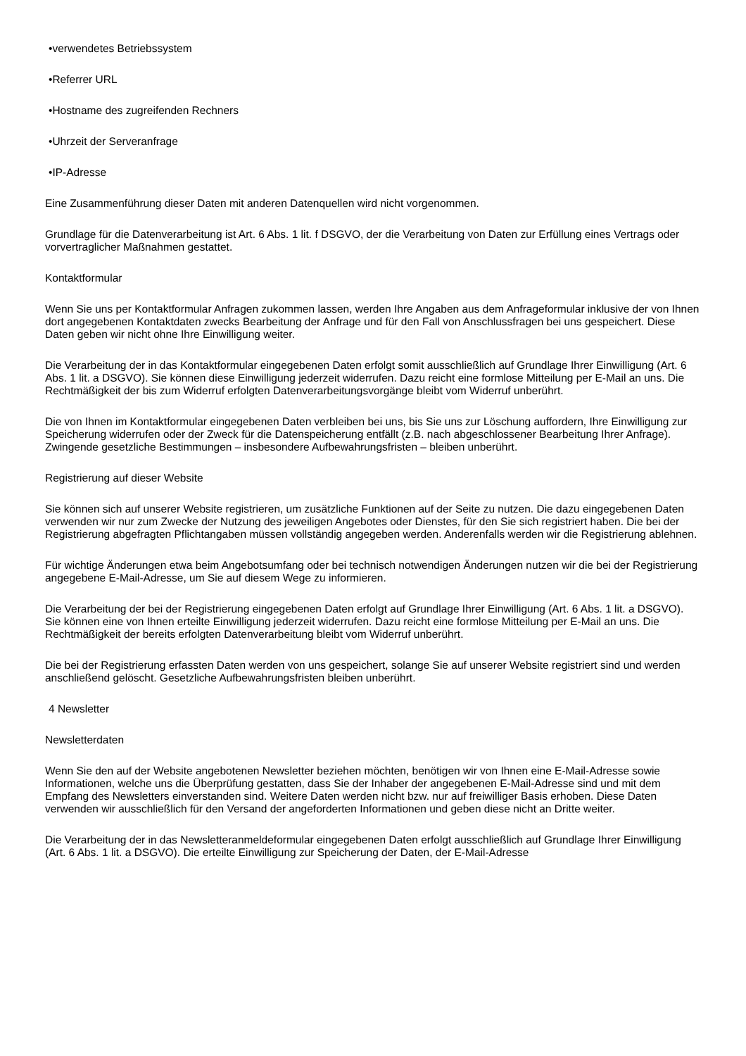•verwendetes Betriebssystem
•Referrer URL
•Hostname des zugreifenden Rechners
•Uhrzeit der Serveranfrage
•IP-Adresse
Eine Zusammenführung dieser Daten mit anderen Datenquellen wird nicht vorgenommen.
Grundlage für die Datenverarbeitung ist Art. 6 Abs. 1 lit. f DSGVO, der die Verarbeitung von Daten zur Erfüllung eines Vertrags oder vorvertraglicher Maßnahmen gestattet.
Kontaktformular
Wenn Sie uns per Kontaktformular Anfragen zukommen lassen, werden Ihre Angaben aus dem Anfrageformular inklusive der von Ihnen dort angegebenen Kontaktdaten zwecks Bearbeitung der Anfrage und für den Fall von Anschlussfragen bei uns gespeichert. Diese Daten geben wir nicht ohne Ihre Einwilligung weiter.
Die Verarbeitung der in das Kontaktformular eingegebenen Daten erfolgt somit ausschließlich auf Grundlage Ihrer Einwilligung (Art. 6 Abs. 1 lit. a DSGVO). Sie können diese Einwilligung jederzeit widerrufen. Dazu reicht eine formlose Mitteilung per E-Mail an uns. Die Rechtmäßigkeit der bis zum Widerruf erfolgten Datenverarbeitungsvorgänge bleibt vom Widerruf unberührt.
Die von Ihnen im Kontaktformular eingegebenen Daten verbleiben bei uns, bis Sie uns zur Löschung auffordern, Ihre Einwilligung zur Speicherung widerrufen oder der Zweck für die Datenspeicherung entfällt (z.B. nach abgeschlossener Bearbeitung Ihrer Anfrage). Zwingende gesetzliche Bestimmungen – insbesondere Aufbewahrungsfristen – bleiben unberührt.
Registrierung auf dieser Website
Sie können sich auf unserer Website registrieren, um zusätzliche Funktionen auf der Seite zu nutzen. Die dazu eingegebenen Daten verwenden wir nur zum Zwecke der Nutzung des jeweiligen Angebotes oder Dienstes, für den Sie sich registriert haben. Die bei der Registrierung abgefragten Pflichtangaben müssen vollständig angegeben werden. Anderenfalls werden wir die Registrierung ablehnen.
Für wichtige Änderungen etwa beim Angebotsumfang oder bei technisch notwendigen Änderungen nutzen wir die bei der Registrierung angegebene E-Mail-Adresse, um Sie auf diesem Wege zu informieren.
Die Verarbeitung der bei der Registrierung eingegebenen Daten erfolgt auf Grundlage Ihrer Einwilligung (Art. 6 Abs. 1 lit. a DSGVO). Sie können eine von Ihnen erteilte Einwilligung jederzeit widerrufen. Dazu reicht eine formlose Mitteilung per E-Mail an uns. Die Rechtmäßigkeit der bereits erfolgten Datenverarbeitung bleibt vom Widerruf unberührt.
Die bei der Registrierung erfassten Daten werden von uns gespeichert, solange Sie auf unserer Website registriert sind und werden anschließend gelöscht. Gesetzliche Aufbewahrungsfristen bleiben unberührt.
4 Newsletter
Newsletterdaten
Wenn Sie den auf der Website angebotenen Newsletter beziehen möchten, benötigen wir von Ihnen eine E-Mail-Adresse sowie Informationen, welche uns die Überprüfung gestatten, dass Sie der Inhaber der angegebenen E-Mail-Adresse sind und mit dem Empfang des Newsletters einverstanden sind. Weitere Daten werden nicht bzw. nur auf freiwilliger Basis erhoben. Diese Daten verwenden wir ausschließlich für den Versand der angeforderten Informationen und geben diese nicht an Dritte weiter.
Die Verarbeitung der in das Newsletteranmeldeformular eingegebenen Daten erfolgt ausschließlich auf Grundlage Ihrer Einwilligung (Art. 6 Abs. 1 lit. a DSGVO). Die erteilte Einwilligung zur Speicherung der Daten, der E-Mail-Adresse